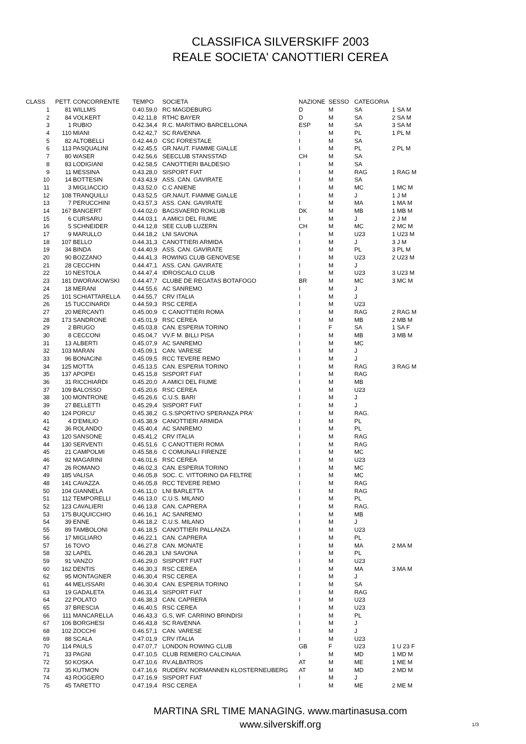CLASSIFICA SILVERSKIFF 2003
REALE SOCIETA' CANOTTIERI CEREA
| CLASS | PETT. | CONCORRENTE | TEMPO | SOCIETA | NAZIONE | SESSO | CATEGORIA | |
| --- | --- | --- | --- | --- | --- | --- | --- | --- |
| 1 | 81 | WILLMS | 0.40.59,0 | RC MAGDEBURG | D | M | SA | 1 SA M |
| 2 | 84 | VOLKERT | 0.42.11,8 | RTHC BAYER | D | M | SA | 2 SA M |
| 3 | 1 | RUBIO | 0.42.34,4 | R.C. MARITIMO BARCELLONA | ESP | M | SA | 3 SA M |
| 4 | 110 | MIANI | 0.42.42,7 | SC RAVENNA | I | M | PL | 1 PL M |
| 5 | 82 | ALTOBELLI | 0.42.44,0 | CSC FORESTALE | I | M | SA | |
| 6 | 113 | PASQUALINI | 0.42.45,5 | GR.NAUT. FIAMME GIALLE | I | M | PL | 2 PL M |
| 7 | 80 | WASER | 0.42.56,6 | SEECLUB STANSSTAD | CH | M | SA | |
| 8 | 83 | LODIGIANI | 0.42.58,5 | CANOTTIERI BALDESIO | I | M | SA | |
| 9 | 11 | MESSINA | 0.43.28,0 | SISPORT FIAT | I | M | RAG | 1 RAG M |
| 10 | 14 | BOTTESIN | 0.43.43,9 | ASS. CAN. GAVIRATE | I | M | SA | |
| 11 | 3 | MIGLIACCIO | 0.43.52,0 | C.C ANIENE | I | M | MC | 1 MC M |
| 12 | 108 | TRANQUILLI | 0.43.52,5 | GR.NAUT. FIAMME GIALLE | I | M | J | 1 J M |
| 13 | 7 | PERUCCHINI | 0.43.57,3 | ASS. CAN. GAVIRATE | I | M | MA | 1 MA M |
| 14 | 167 | BANGERT | 0.44.02,0 | BAGSVAERD ROKLUB | DK | M | MB | 1 MB M |
| 15 | 6 | CURSARU | 0.44.03,1 | A AMICI DEL FIUME | I | M | J | 2 J M |
| 16 | 5 | SCHNEIDER | 0.44.12,8 | SEE CLUB LUZERN | CH | M | MC | 2 MC M |
| 17 | 9 | MARULLO | 0.44.18,2 | LNI SAVONA | I | M | U23 | 1 U23 M |
| 18 | 107 | BELLO | 0.44.31,3 | CANOTTIERI ARMIDA | I | M | J | 3 J M |
| 19 | 34 | BINDA | 0.44.40,9 | ASS. CAN. GAVIRATE | I | M | PL | 3 PL M |
| 20 | 90 | BOZZANO | 0.44.41,3 | ROWING CLUB GENOVESE | I | M | U23 | 2 U23 M |
| 21 | 28 | CECCHIN | 0.44.47,1 | ASS. CAN. GAVIRATE | I | M | J | |
| 22 | 10 | NESTOLA | 0.44.47,4 | IDROSCALO CLUB | I | M | U23 | 3 U23 M |
| 23 | 181 | DWORAKOWSKI | 0.44.47,7 | CLUBE DE REGATAS BOTAFOGO | BR | M | MC | 3 MC M |
| 24 | 18 | MERANI | 0.44.55,6 | AC SANREMO | I | M | J | |
| 25 | 101 | SCHIATTARELLA | 0.44.55,7 | CRV ITALIA | I | M | J | |
| 26 | 15 | TUCCINARDI | 0.44.59,3 | RSC CEREA | I | M | U23 | |
| 27 | 20 | MERCANTI | 0.45.00,9 | C CANOTTIERI ROMA | I | M | RAG | 2 RAG M |
| 28 | 173 | SANDRONE | 0.45.01,9 | RSC CEREA | I | M | MB | 2 MB M |
| 29 | 2 | BRUGO | 0.45.03,8 | CAN. ESPERIA TORINO | I | F | SA | 1 SA F |
| 30 | 8 | CECCONI | 0.45.04,7 | VV.F M. BILLI PISA | I | M | MB | 3 MB M |
| 31 | 13 | ALBERTI | 0.45.07,9 | AC SANREMO | I | M | MC | |
| 32 | 103 | MARAN | 0.45.09,1 | CAN. VARESE | I | M | J | |
| 33 | 96 | BONACINI | 0.45.09,5 | RCC TEVERE REMO | I | M | J | |
| 34 | 125 | MOTTA | 0.45.13,5 | CAN. ESPERIA TORINO | I | M | RAG | 3 RAG M |
| 35 | 137 | APOPEI | 0.45.15,8 | SISPORT FIAT | I | M | RAG | |
| 36 | 31 | RICCHIARDI | 0.45.20,0 | A AMICI DEL FIUME | I | M | MB | |
| 37 | 109 | BALOSSO | 0.45.20,6 | RSC CEREA | I | M | U23 | |
| 38 | 100 | MONTRONE | 0.45.26,6 | C.U.S. BARI | I | M | J | |
| 39 | 27 | BELLETTI | 0.45.29,4 | SISPORT FIAT | I | M | J | |
| 40 | 124 | PORCU' | 0.45.38,2 | G.S.SPORTIVO SPERANZA PRA' | I | M | RAG. | |
| 41 | 4 | D'EMILIO | 0.45.38,9 | CANOTTIERI ARMIDA | I | M | PL | |
| 42 | 36 | ROLANDO | 0.45.40,4 | AC SANREMO | I | M | PL | |
| 43 | 120 | SANSONE | 0.45.41,2 | CRV ITALIA | I | M | RAG | |
| 44 | 130 | SERVENTI | 0.45.51,6 | C CANOTTIERI ROMA | I | M | RAG | |
| 45 | 21 | CAMPOLMI | 0.45.58,6 | C COMUNALI FIRENZE | I | M | MC | |
| 46 | 92 | MAGARINI | 0.46.01,6 | RSC CEREA | I | M | U23 | |
| 47 | 26 | ROMANO | 0.46.02,3 | CAN. ESPERIA TORINO | I | M | MC | |
| 49 | 185 | VALISA | 0.46.05,8 | SOC. C. VITTORINO DA FELTRE | I | M | MC | |
| 48 | 141 | CAVAZZA | 0.46.05,8 | RCC TEVERE REMO | I | M | RAG | |
| 50 | 104 | GIANNELA | 0.46.11,0 | LNI BARLETTA | I | M | RAG | |
| 51 | 112 | TEMPORELLI | 0.46.13,0 | C.U.S. MILANO | I | M | PL | |
| 52 | 123 | CAVALIERI | 0.46.13,8 | CAN. CAPRERA | I | M | RAG. | |
| 53 | 175 | BUQUICCHIO | 0.46.16,1 | AC SANREMO | I | M | MB | |
| 54 | 39 | ENNE | 0.46.18,2 | C.U.S. MILANO | I | M | J | |
| 55 | 89 | TAMBOLONI | 0.46.18,5 | CANOTTIERI PALLANZA | I | M | U23 | |
| 56 | 17 | MIGLIARO | 0.46.22,1 | CAN. CAPRERA | I | M | PL | |
| 57 | 16 | TOVO | 0.46.27,8 | CAN. MONATE | I | M | MA | 2 MA M |
| 58 | 32 | LAPEL | 0.46.28,3 | LNI SAVONA | I | M | PL | |
| 59 | 91 | VANZO | 0.46.29,0 | SISPORT FIAT | I | M | U23 | |
| 60 | 162 | DENTIS | 0.46.30,3 | RSC CEREA | I | M | MA | 3 MA M |
| 62 | 95 | MONTAGNER | 0.46.30,4 | RSC CEREA | I | M | J | |
| 61 | 44 | MELISSARI | 0.46.30,4 | CAN. ESPERIA TORINO | I | M | SA | |
| 63 | 19 | GADALETA | 0.46.31,4 | SISPORT FIAT | I | M | RAG | |
| 64 | 22 | POLATO | 0.46.38,3 | CAN. CAPRERA | I | M | U23 | |
| 65 | 37 | BRESCIA | 0.46.40,5 | RSC CEREA | I | M | U23 | |
| 66 | 111 | MANCARELLA | 0.46.43,3 | G,S, WF. CARRINO BRINDISI | I | M | PL | |
| 67 | 106 | BORGHESI | 0.46.43,8 | SC RAVENNA | I | M | J | |
| 68 | 102 | ZOCCHI | 0.46.57,1 | CAN. VARESE | I | M | J | |
| 69 | 88 | SCALA | 0.47.01,9 | CRV ITALIA | I | M | U23 | |
| 70 | 114 | PAULS | 0.47.07,7 | LONDON ROWING CLUB | GB | F | U23 | 1 U 23 F |
| 71 | 33 | PAGNI | 0.47.10,5 | CLUB REMIERO CALCINAIA | I | M | MD | 1 MD M |
| 72 | 50 | KOSKA | 0.47.10,6 | RV.ALBATROS | AT | M | ME | 1 ME M |
| 73 | 35 | KUTMON | 0.47.16,6 | RUDERV. NORMANNEN KLOSTERNEUBERG | AT | M | MD | 2 MD M |
| 74 | 43 | ROGGERO | 0.47.16,9 | SISPORT FIAT | I | M | J | |
| 75 | 45 | TARETTO | 0.47.19,4 | RSC CEREA | I | M | ME | 2 ME M |
MARTINA SRL TIME MANAGING. www.martinasusa.com
www.silverskiff.org
1/3